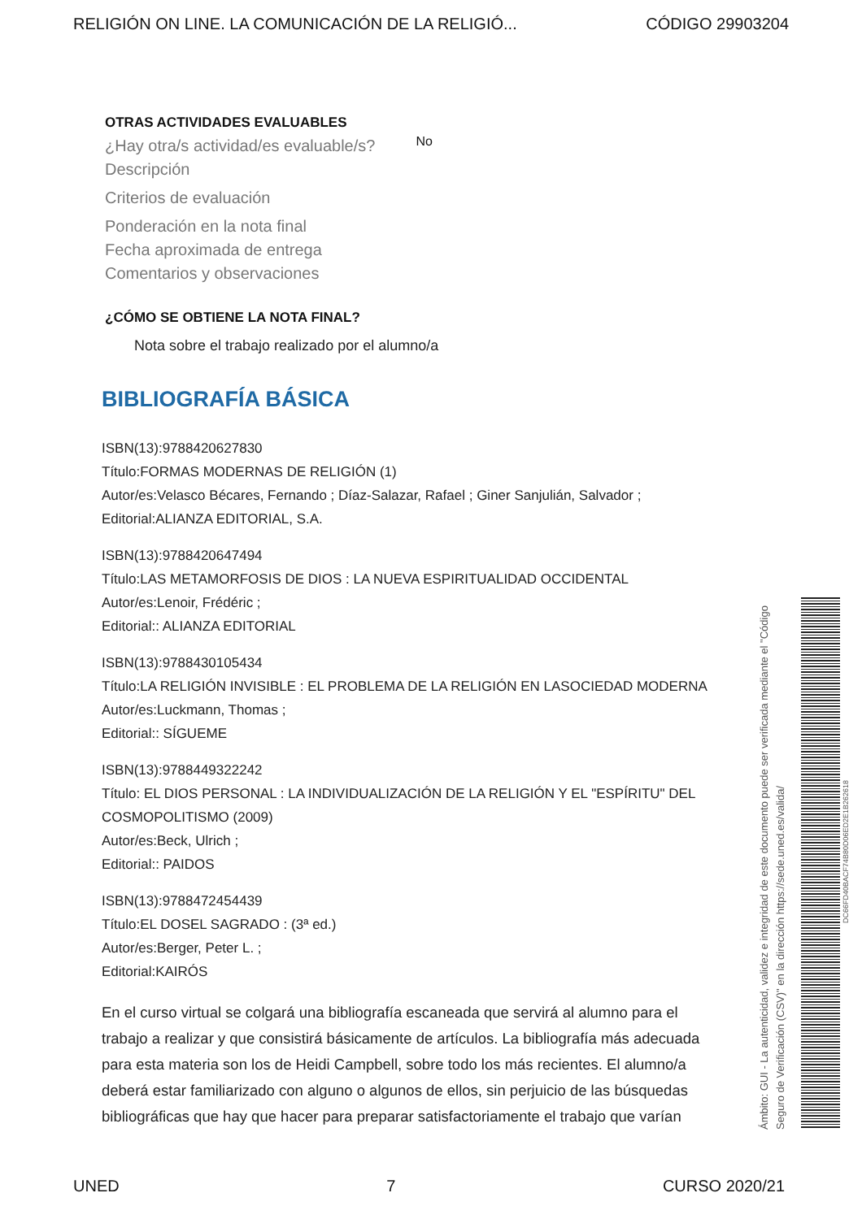RELIGIÓN ON LINE. LA COMUNICACIÓN DE LA RELIGIÓ... CÓDIGO 29903204
OTRAS ACTIVIDADES EVALUABLES
¿Hay otra/s actividad/es evaluable/s?
No
Descripción
Criterios de evaluación
Ponderación en la nota final
Fecha aproximada de entrega
Comentarios y observaciones
¿CÓMO SE OBTIENE LA NOTA FINAL?
Nota sobre el trabajo realizado por el alumno/a
BIBLIOGRAFÍA BÁSICA
ISBN(13):9788420627830
Título:FORMAS MODERNAS DE RELIGIÓN (1)
Autor/es:Velasco Bécares, Fernando ; Díaz-Salazar, Rafael ; Giner Sanjulián, Salvador ;
Editorial:ALIANZA EDITORIAL, S.A.
ISBN(13):9788420647494
Título:LAS METAMORFOSIS DE DIOS : LA NUEVA ESPIRITUALIDAD OCCIDENTAL
Autor/es:Lenoir, Frédéric ;
Editorial:: ALIANZA EDITORIAL
ISBN(13):9788430105434
Título:LA RELIGIÓN INVISIBLE : EL PROBLEMA DE LA RELIGIÓN EN LASOCIEDAD MODERNA
Autor/es:Luckmann, Thomas ;
Editorial:: SÍGUEME
ISBN(13):9788449322242
Título: EL DIOS PERSONAL : LA INDIVIDUALIZACIÓN DE LA RELIGIÓN Y EL "ESPÍRITU" DEL COSMOPOLITISMO (2009)
Autor/es:Beck, Ulrich ;
Editorial:: PAIDOS
ISBN(13):9788472454439
Título:EL DOSEL SAGRADO : (3ª ed.)
Autor/es:Berger, Peter L. ;
Editorial:KAIRÓS
En el curso virtual se colgará una bibliografía escaneada que servirá al alumno para el trabajo a realizar y que consistirá básicamente de artículos. La bibliografía más adecuada para esta materia son los de Heidi Campbell, sobre todo los más recientes. El alumno/a deberá estar familiarizado con alguno o algunos de ellos, sin perjuicio de las búsquedas bibliográficas que hay que hacer para preparar satisfactoriamente el trabajo que varían
Ámbito: GUI - La autenticidad, validez e integridad de este documento puede ser verificada mediante el "Código Seguro de Verificación (CSV)" en la dirección https://sede.uned.es/valida/
DC66FD40BACF74B80D06ED2E1B262618
UNED 7 CURSO 2020/21